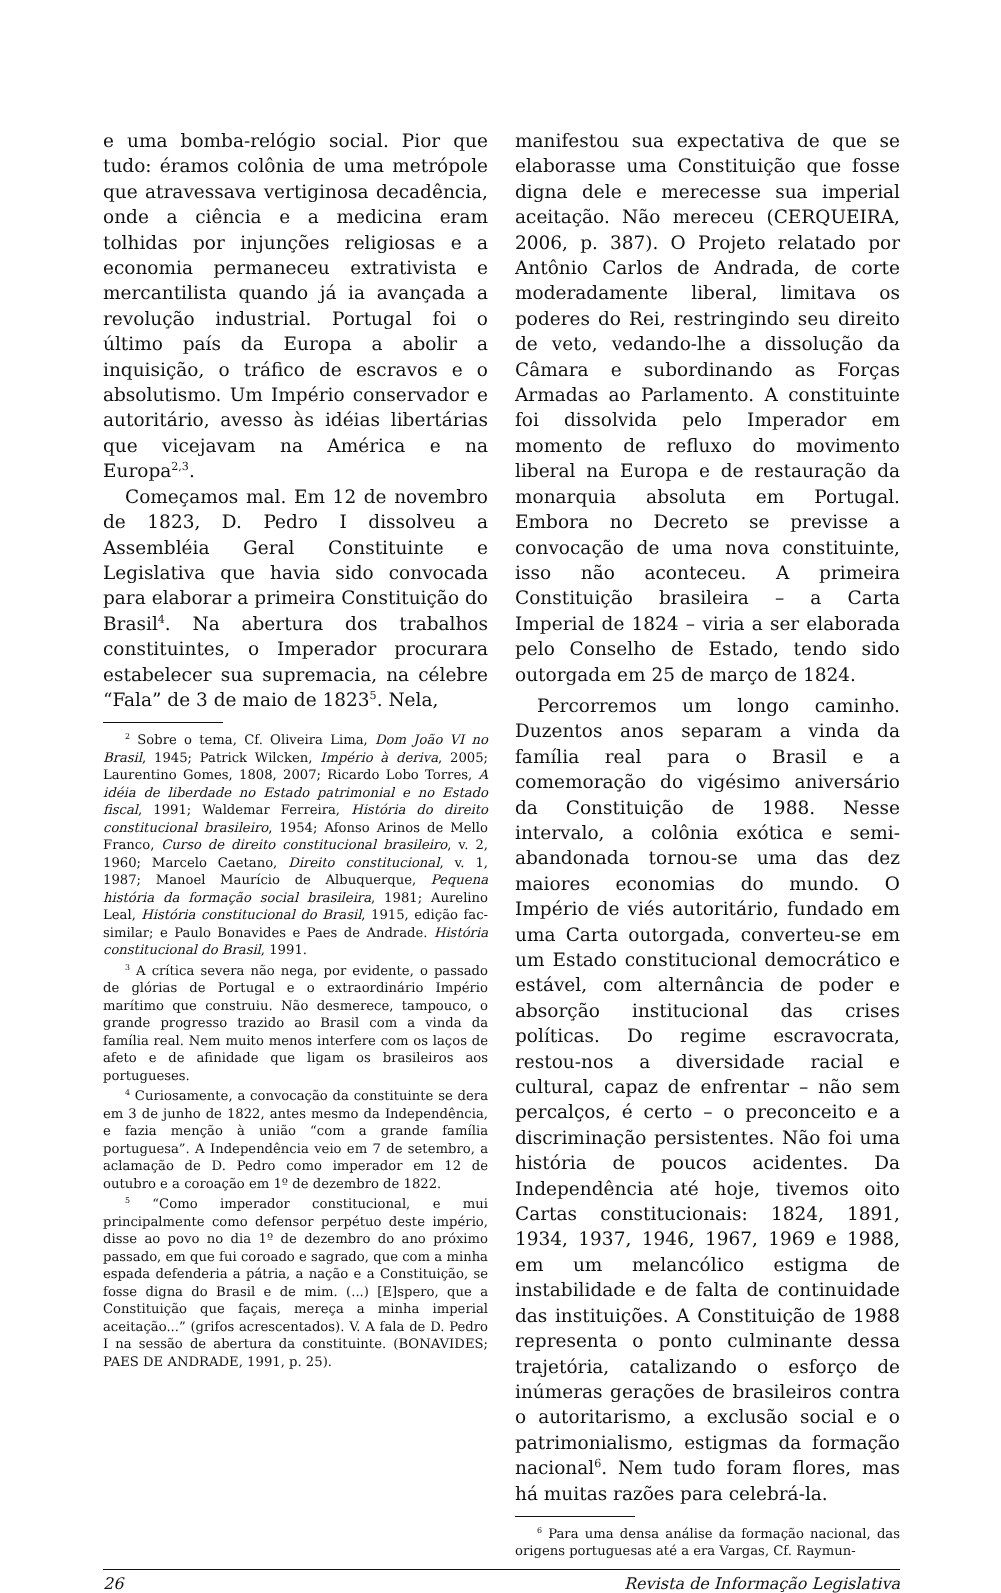e uma bomba-relógio social. Pior que tudo: éramos colônia de uma metrópole que atravessava vertiginosa decadência, onde a ciência e a medicina eram tolhidas por injunções religiosas e a economia permaneceu extrativista e mercantilista quando já ia avançada a revolução industrial. Portugal foi o último país da Europa a abolir a inquisição, o tráfico de escravos e o absolutismo. Um Império conservador e autoritário, avesso às idéias libertárias que vicejavam na América e na Europa<sup>2,3</sup>.
Começamos mal. Em 12 de novembro de 1823, D. Pedro I dissolveu a Assembléia Geral Constituinte e Legislativa que havia sido convocada para elaborar a primeira Constituição do Brasil<sup>4</sup>. Na abertura dos trabalhos constituintes, o Imperador procurara estabelecer sua supremacia, na célebre “Fala” de 3 de maio de 1823<sup>5</sup>. Nela,
<sup>2</sup> Sobre o tema, Cf. Oliveira Lima, Dom João VI no Brasil, 1945; Patrick Wilcken, Império à deriva, 2005; Laurentino Gomes, 1808, 2007; Ricardo Lobo Torres, A idéia de liberdade no Estado patrimonial e no Estado fiscal, 1991; Waldemar Ferreira, História do direito constitucional brasileiro, 1954; Afonso Arinos de Mello Franco, Curso de direito constitucional brasileiro, v. 2, 1960; Marcelo Caetano, Direito constitucional, v. 1, 1987; Manoel Maurício de Albuquerque, Pequena história da formação social brasileira, 1981; Aurelino Leal, História constitucional do Brasil, 1915, edição fac-similar; e Paulo Bonavides e Paes de Andrade. História constitucional do Brasil, 1991.
<sup>3</sup> A crítica severa não nega, por evidente, o passado de glórias de Portugal e o extraordinário Império marítimo que construiu. Não desmerece, tampouco, o grande progresso trazido ao Brasil com a vinda da família real. Nem muito menos interfere com os laços de afeto e de afinidade que ligam os brasileiros aos portugueses.
<sup>4</sup> Curiosamente, a convocação da constituinte se dera em 3 de junho de 1822, antes mesmo da Independência, e fazia menção à união “com a grande família portuguesa”. A Independência veio em 7 de setembro, a aclamação de D. Pedro como imperador em 12 de outubro e a coroação em 1º de dezembro de 1822.
<sup>5</sup> “Como imperador constitucional, e mui principalmente como defensor perpétuo deste império, disse ao povo no dia 1º de dezembro do ano próximo passado, em que fui coroado e sagrado, que com a minha espada defenderia a pátria, a nação e a Constituição, se fosse digna do Brasil e de mim. (...) [E]spero, que a Constituição que façais, mereça a minha imperial aceitação...” (grifos acrescentados). V. A fala de D. Pedro I na sessão de abertura da constituinte. (BONAVIDES; PAES DE ANDRADE, 1991, p. 25).
manifestou sua expectativa de que se elaborasse uma Constituição que fosse digna dele e merecesse sua imperial aceitação. Não mereceu (CERQUEIRA, 2006, p. 387). O Projeto relatado por Antônio Carlos de Andrada, de corte moderadamente liberal, limitava os poderes do Rei, restringindo seu direito de veto, vedando-lhe a dissolução da Câmara e subordinando as Forças Armadas ao Parlamento. A constituinte foi dissolvida pelo Imperador em momento de refluxo do movimento liberal na Europa e de restauração da monarquia absoluta em Portugal. Embora no Decreto se previsse a convocação de uma nova constituinte, isso não aconteceu. A primeira Constituição brasileira – a Carta Imperial de 1824 – viria a ser elaborada pelo Conselho de Estado, tendo sido outorgada em 25 de março de 1824.
Percorremos um longo caminho. Duzentos anos separam a vinda da família real para o Brasil e a comemoração do vigésimo aniversário da Constituição de 1988. Nesse intervalo, a colônia exótica e semi-abandonada tornou-se uma das dez maiores economias do mundo. O Império de viés autoritário, fundado em uma Carta outorgada, converteu-se em um Estado constitucional democrático e estável, com alternância de poder e absorção institucional das crises políticas. Do regime escravocrata, restou-nos a diversidade racial e cultural, capaz de enfrentar – não sem percalços, é certo – o preconceito e a discriminação persistentes. Não foi uma história de poucos acidentes. Da Independência até hoje, tivemos oito Cartas constitucionais: 1824, 1891, 1934, 1937, 1946, 1967, 1969 e 1988, em um melancólico estigma de instabilidade e de falta de continuidade das instituições. A Constituição de 1988 representa o ponto culminante dessa trajetória, catalizando o esforço de inúmeras gerações de brasileiros contra o autoritarismo, a exclusão social e o patrimonialismo, estigmas da formação nacional<sup>6</sup>. Nem tudo foram flores, mas há muitas razões para celebrá-la.
<sup>6</sup> Para uma densa análise da formação nacional, das origens portuguesas até a era Vargas, Cf. Raymun-
26 Revista de Informação Legislativa